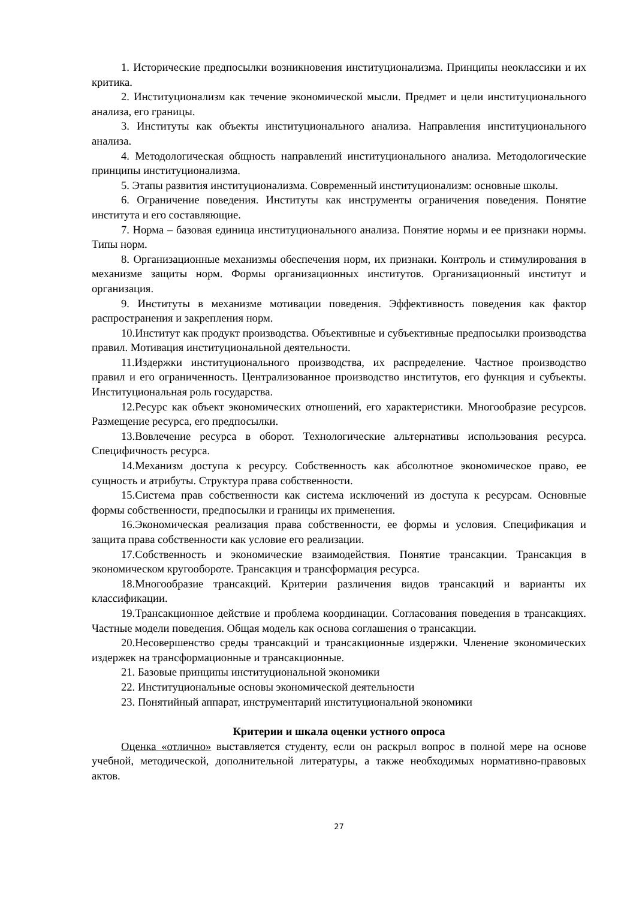1. Исторические предпосылки возникновения институционализма. Принципы неоклассики и их критика.
2. Институционализм как течение экономической мысли. Предмет и цели институционального анализа, его границы.
3. Институты как объекты институционального анализа. Направления институционального анализа.
4. Методологическая общность направлений институционального анализа. Методологические принципы институционализма.
5. Этапы развития институционализма. Современный институционализм: основные школы.
6. Ограничение поведения. Институты как инструменты ограничения поведения. Понятие института и его составляющие.
7. Норма – базовая единица институционального анализа. Понятие нормы и ее признаки нормы. Типы норм.
8. Организационные механизмы обеспечения норм, их признаки. Контроль и стимулирования в механизме защиты норм. Формы организационных институтов. Организационный институт и организация.
9. Институты в механизме мотивации поведения. Эффективность поведения как фактор распространения и закрепления норм.
10.Институт как продукт производства. Объективные и субъективные предпосылки производства правил. Мотивация институциональной деятельности.
11.Издержки институционального производства, их распределение. Частное производство правил и его ограниченность. Централизованное производство институтов, его функция и субъекты. Институциональная роль государства.
12.Ресурс как объект экономических отношений, его характеристики. Многообразие ресурсов. Размещение ресурса, его предпосылки.
13.Вовлечение ресурса в оборот. Технологические альтернативы использования ресурса. Специфичность ресурса.
14.Механизм доступа к ресурсу. Собственность как абсолютное экономическое право, ее сущность и атрибуты. Структура права собственности.
15.Система прав собственности как система исключений из доступа к ресурсам. Основные формы собственности, предпосылки и границы их применения.
16.Экономическая реализация права собственности, ее формы и условия. Спецификация и защита права собственности как условие его реализации.
17.Собственность и экономические взаимодействия. Понятие трансакции. Трансакция в экономическом кругообороте. Трансакция и трансформация ресурса.
18.Многообразие трансакций. Критерии различения видов трансакций и варианты их классификации.
19.Трансакционное действие и проблема координации. Согласования поведения в трансакциях. Частные модели поведения. Общая модель как основа соглашения о трансакции.
20.Несовершенство среды трансакций и трансакционные издержки. Членение экономических издержек на трансформационные и трансакционные.
21. Базовые принципы институциональной экономики
22. Институциональные основы экономической деятельности
23. Понятийный аппарат, инструментарий институциональной экономики
Критерии и шкала оценки устного опроса
Оценка «отлично» выставляется студенту, если он раскрыл вопрос в полной мере на основе учебной, методической, дополнительной литературы, а также необходимых нормативно-правовых актов.
27